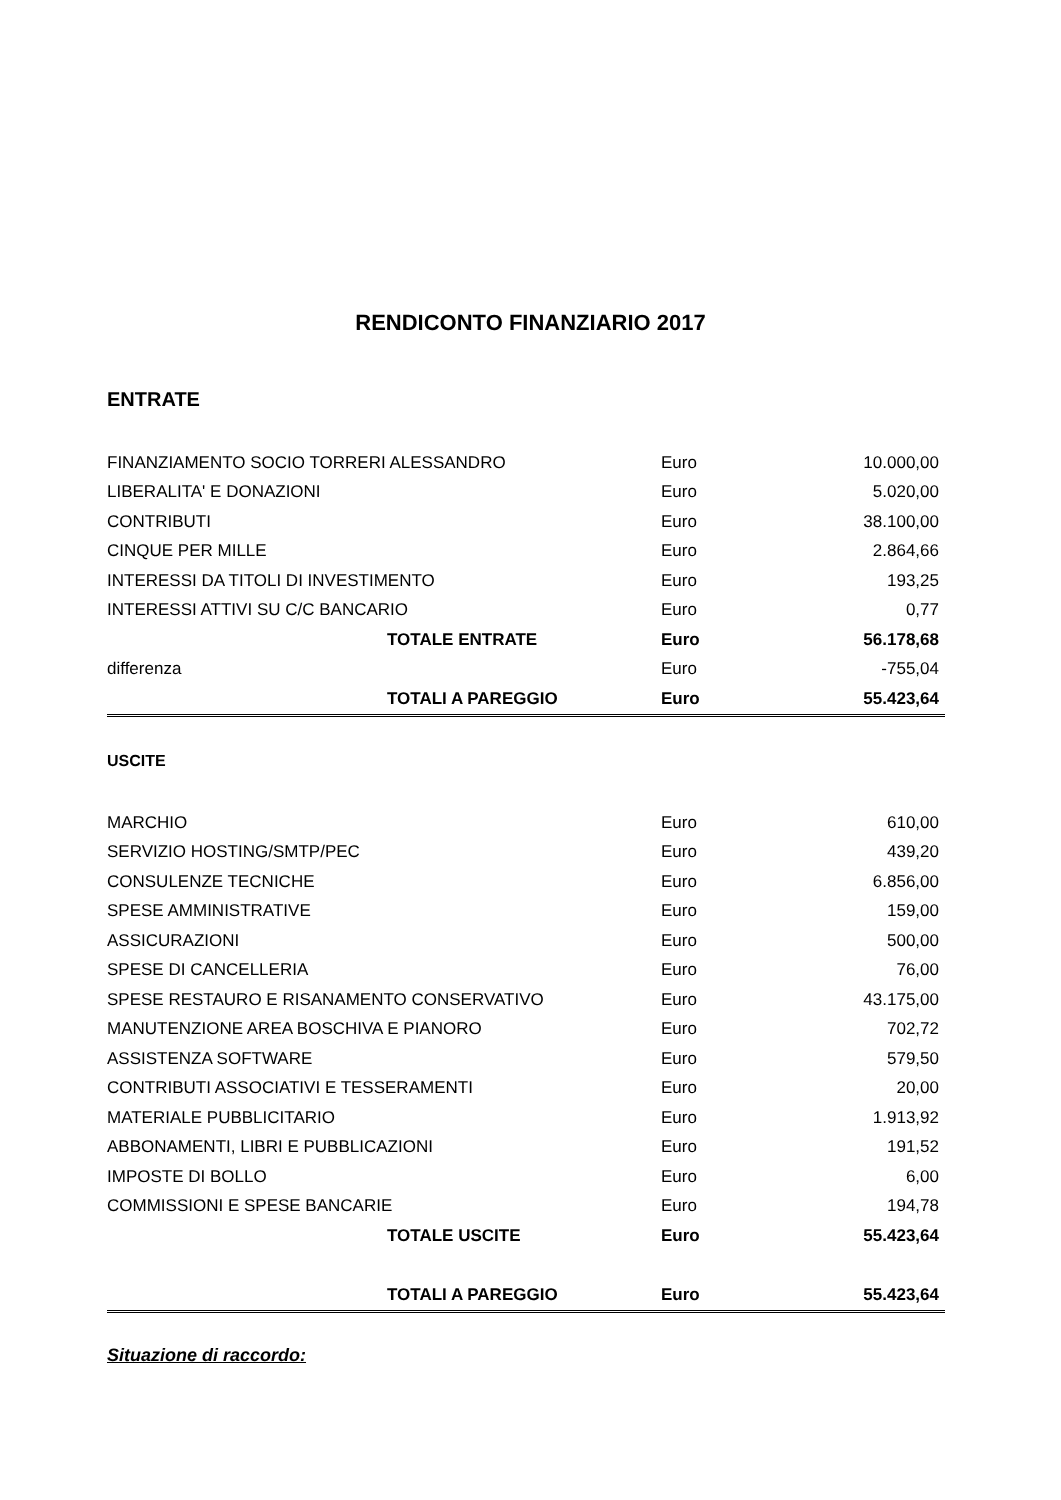RENDICONTO FINANZIARIO 2017
ENTRATE
| FINANZIAMENTO SOCIO TORRERI ALESSANDRO | Euro | 10.000,00 |
| LIBERALITA' E DONAZIONI | Euro | 5.020,00 |
| CONTRIBUTI | Euro | 38.100,00 |
| CINQUE PER MILLE | Euro | 2.864,66 |
| INTERESSI DA TITOLI DI INVESTIMENTO | Euro | 193,25 |
| INTERESSI ATTIVI SU C/C BANCARIO | Euro | 0,77 |
| TOTALE ENTRATE | Euro | 56.178,68 |
| differenza | Euro | -755,04 |
| TOTALI A PAREGGIO | Euro | 55.423,64 |
USCITE
| MARCHIO | Euro | 610,00 |
| SERVIZIO HOSTING/SMTP/PEC | Euro | 439,20 |
| CONSULENZE TECNICHE | Euro | 6.856,00 |
| SPESE AMMINISTRATIVE | Euro | 159,00 |
| ASSICURAZIONI | Euro | 500,00 |
| SPESE DI CANCELLERIA | Euro | 76,00 |
| SPESE RESTAURO E RISANAMENTO CONSERVATIVO | Euro | 43.175,00 |
| MANUTENZIONE AREA BOSCHIVA E PIANORO | Euro | 702,72 |
| ASSISTENZA SOFTWARE | Euro | 579,50 |
| CONTRIBUTI ASSOCIATIVI E TESSERAMENTI | Euro | 20,00 |
| MATERIALE PUBBLICITARIO | Euro | 1.913,92 |
| ABBONAMENTI, LIBRI E PUBBLICAZIONI | Euro | 191,52 |
| IMPOSTE DI BOLLO | Euro | 6,00 |
| COMMISSIONI E SPESE BANCARIE | Euro | 194,78 |
| TOTALE USCITE | Euro | 55.423,64 |
| TOTALI A PAREGGIO | Euro | 55.423,64 |
Situazione di raccordo: